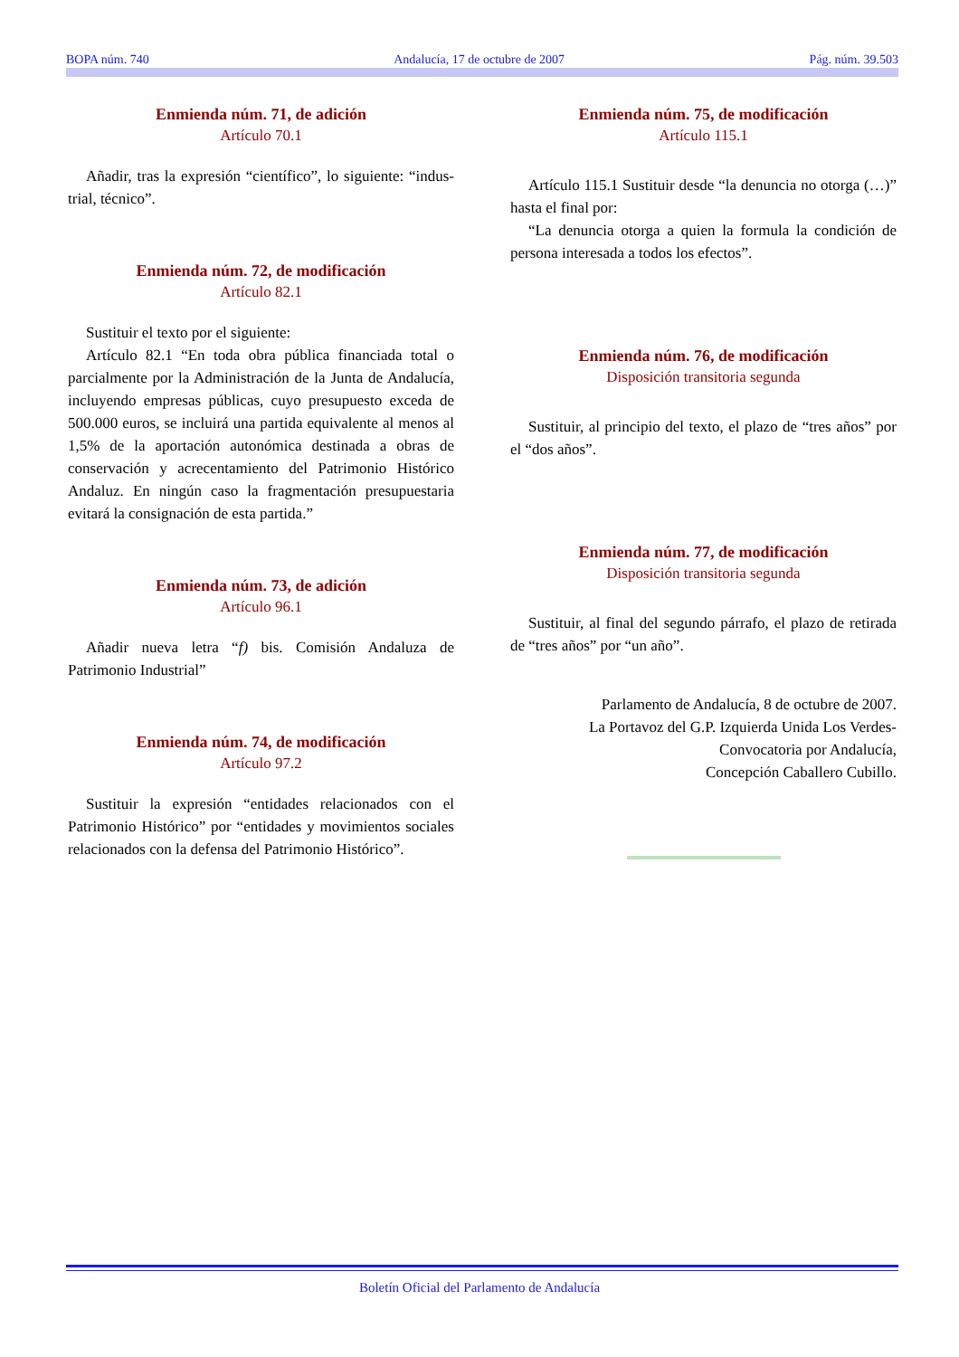BOPA núm. 740 Andalucía, 17 de octubre de 2007 Pág. núm. 39.503
Enmienda núm. 71, de adición
Artículo 70.1
Añadir, tras la expresión “científico”, lo siguiente: “indus-trial, técnico”.
Enmienda núm. 72, de modificación
Artículo 82.1
Sustituir el texto por el siguiente:
Artículo 82.1 “En toda obra pública financiada total o parcialmente por la Administración de la Junta de Andalucía, incluyendo empresas públicas, cuyo presupuesto exceda de 500.000 euros, se incluirá una partida equivalente al menos al 1,5% de la aportación autonómica destinada a obras de conservación y acrecentamiento del Patrimonio Histórico Andaluz. En ningún caso la fragmentación presupuestaria evitará la consignación de esta partida.”
Enmienda núm. 73, de adición
Artículo 96.1
Añadir nueva letra “f) bis. Comisión Andaluza de Patrimonio Industrial”
Enmienda núm. 74, de modificación
Artículo 97.2
Sustituir la expresión “entidades relacionados con el Patrimonio Histórico” por “entidades y movimientos sociales relacionados con la defensa del Patrimonio Histórico”.
Enmienda núm. 75, de modificación
Artículo 115.1
Artículo 115.1 Sustituir desde “la denuncia no otorga (…)” hasta el final por:
“La denuncia otorga a quien la formula la condición de persona interesada a todos los efectos”.
Enmienda núm. 76, de modificación
Disposición transitoria segunda
Sustituir, al principio del texto, el plazo de “tres años” por el “dos años”.
Enmienda núm. 77, de modificación
Disposición transitoria segunda
Sustituir, al final del segundo párrafo, el plazo de retirada de “tres años” por “un año”.
Parlamento de Andalucía, 8 de octubre de 2007.
La Portavoz del G.P. Izquierda Unida Los Verdes-
Convocatoria por Andalucía,
Concepción Caballero Cubillo.
Boletín Oficial del Parlamento de Andalucía